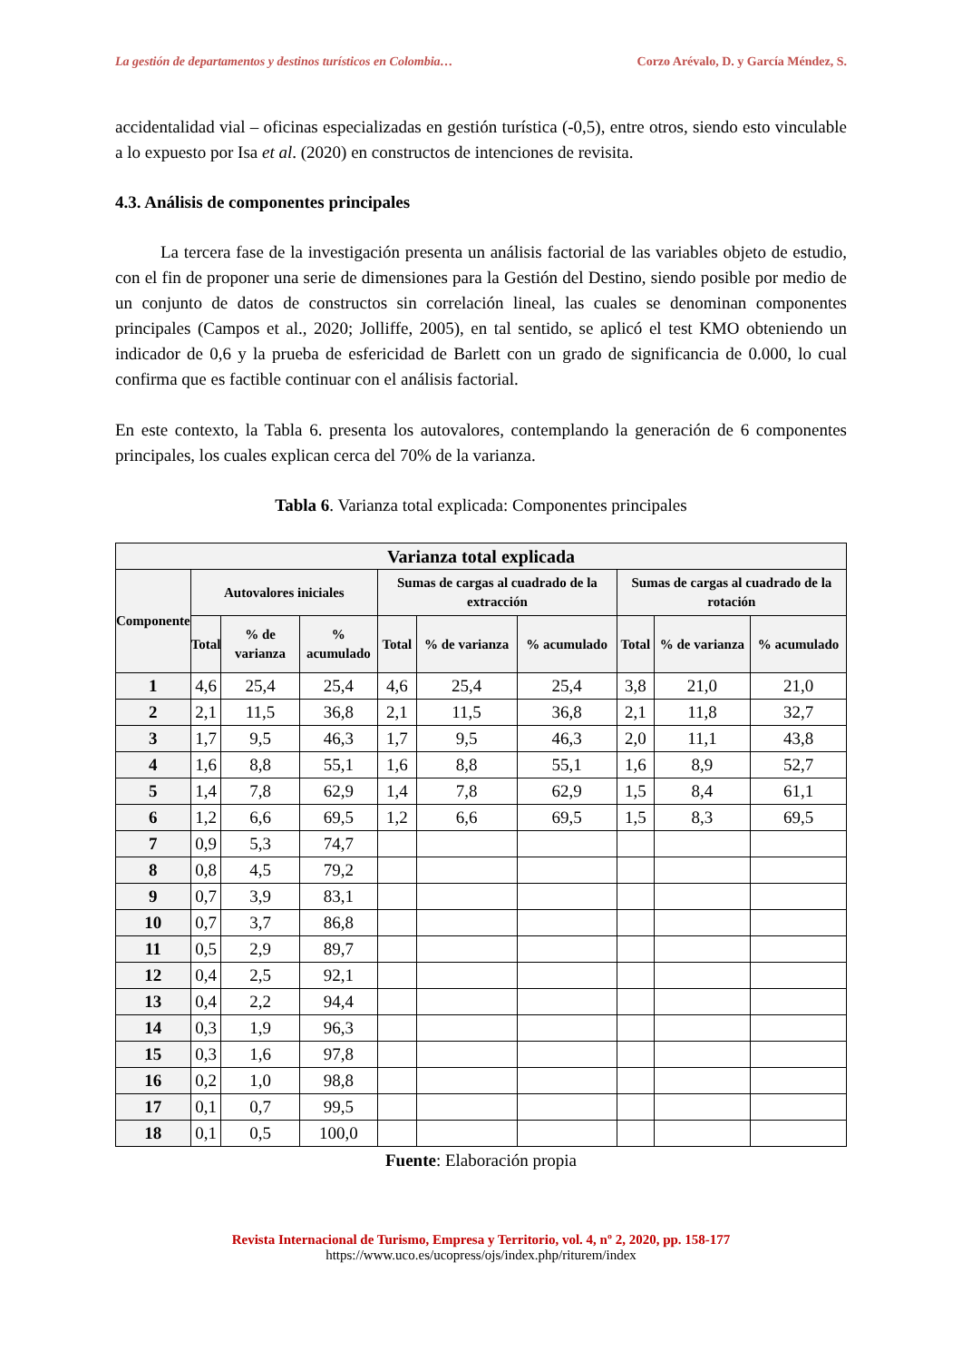La gestión de departamentos y destinos turísticos en Colombia… Corzo Arévalo, D. y García Méndez, S.
accidentalidad vial – oficinas especializadas en gestión turística (-0,5), entre otros, siendo esto vinculable a lo expuesto por Isa et al. (2020) en constructos de intenciones de revisita.
4.3. Análisis de componentes principales
La tercera fase de la investigación presenta un análisis factorial de las variables objeto de estudio, con el fin de proponer una serie de dimensiones para la Gestión del Destino, siendo posible por medio de un conjunto de datos de constructos sin correlación lineal, las cuales se denominan componentes principales (Campos et al., 2020; Jolliffe, 2005), en tal sentido, se aplicó el test KMO obteniendo un indicador de 0,6 y la prueba de esfericidad de Barlett con un grado de significancia de 0.000, lo cual confirma que es factible continuar con el análisis factorial.
En este contexto, la Tabla 6. presenta los autovalores, contemplando la generación de 6 componentes principales, los cuales explican cerca del 70% de la varianza.
Tabla 6. Varianza total explicada: Componentes principales
| Varianza total explicada | | | | | | | | | |
| --- | --- | --- | --- | --- | --- | --- | --- | --- | --- |
| Componente | Autovalores iniciales | | | Sumas de cargas al cuadrado de la extracción | | | Sumas de cargas al cuadrado de la rotación | | |
| | Total | % de varianza | % acumulado | Total | % de varianza | % acumulado | Total | % de varianza | % acumulado |
| 1 | 4,6 | 25,4 | 25,4 | 4,6 | 25,4 | 25,4 | 3,8 | 21,0 | 21,0 |
| 2 | 2,1 | 11,5 | 36,8 | 2,1 | 11,5 | 36,8 | 2,1 | 11,8 | 32,7 |
| 3 | 1,7 | 9,5 | 46,3 | 1,7 | 9,5 | 46,3 | 2,0 | 11,1 | 43,8 |
| 4 | 1,6 | 8,8 | 55,1 | 1,6 | 8,8 | 55,1 | 1,6 | 8,9 | 52,7 |
| 5 | 1,4 | 7,8 | 62,9 | 1,4 | 7,8 | 62,9 | 1,5 | 8,4 | 61,1 |
| 6 | 1,2 | 6,6 | 69,5 | 1,2 | 6,6 | 69,5 | 1,5 | 8,3 | 69,5 |
| 7 | 0,9 | 5,3 | 74,7 | | | | | | |
| 8 | 0,8 | 4,5 | 79,2 | | | | | | |
| 9 | 0,7 | 3,9 | 83,1 | | | | | | |
| 10 | 0,7 | 3,7 | 86,8 | | | | | | |
| 11 | 0,5 | 2,9 | 89,7 | | | | | | |
| 12 | 0,4 | 2,5 | 92,1 | | | | | | |
| 13 | 0,4 | 2,2 | 94,4 | | | | | | |
| 14 | 0,3 | 1,9 | 96,3 | | | | | | |
| 15 | 0,3 | 1,6 | 97,8 | | | | | | |
| 16 | 0,2 | 1,0 | 98,8 | | | | | | |
| 17 | 0,1 | 0,7 | 99,5 | | | | | | |
| 18 | 0,1 | 0,5 | 100,0 | | | | | | |
Fuente: Elaboración propia
Revista Internacional de Turismo, Empresa y Territorio, vol. 4, nº 2, 2020, pp. 158-177
https://www.uco.es/ucopress/ojs/index.php/riturem/index